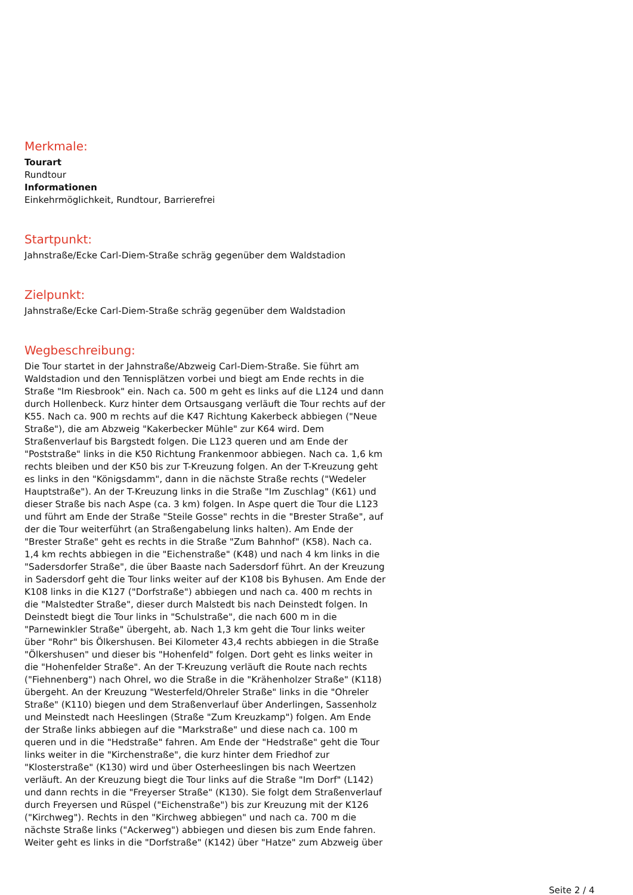Merkmale:
Tourart
Rundtour
Informationen
Einkehrmöglichkeit, Rundtour, Barrierefrei
Startpunkt:
Jahnstraße/Ecke Carl-Diem-Straße schräg gegenüber dem Waldstadion
Zielpunkt:
Jahnstraße/Ecke Carl-Diem-Straße schräg gegenüber dem Waldstadion
Wegbeschreibung:
Die Tour startet in der Jahnstraße/Abzweig Carl-Diem-Straße. Sie führt am Waldstadion und den Tennisplätzen vorbei und biegt am Ende rechts in die Straße "Im Riesbrook" ein. Nach ca. 500 m geht es links auf die L124 und dann durch Hollenbeck. Kurz hinter dem Ortsausgang verläuft die Tour rechts auf der K55. Nach ca. 900 m rechts auf die K47 Richtung Kakerbeck abbiegen ("Neue Straße"), die am Abzweig "Kakerbecker Mühle" zur K64 wird. Dem Straßenverlauf bis Bargstedt folgen. Die L123 queren und am Ende der "Poststraße" links in die K50 Richtung Frankenmoor abbiegen. Nach ca. 1,6 km rechts bleiben und der K50 bis zur T-Kreuzung folgen. An der T-Kreuzung geht es links in den "Königsdamm", dann in die nächste Straße rechts ("Wedeler Hauptstraße"). An der T-Kreuzung links in die Straße "Im Zuschlag" (K61) und dieser Straße bis nach Aspe (ca. 3 km) folgen. In Aspe quert die Tour die L123 und führt am Ende der Straße "Steile Gosse" rechts in die "Brester Straße", auf der die Tour weiterführt (an Straßengabelung links halten). Am Ende der "Brester Straße" geht es rechts in die Straße "Zum Bahnhof" (K58). Nach ca. 1,4 km rechts abbiegen in die "Eichenstraße" (K48) und nach 4 km links in die "Sadersdorfer Straße", die über Baaste nach Sadersdorf führt. An der Kreuzung in Sadersdorf geht die Tour links weiter auf der K108 bis Byhusen. Am Ende der K108 links in die K127 ("Dorfstraße") abbiegen und nach ca. 400 m rechts in die "Malstedter Straße", dieser durch Malstedt bis nach Deinstedt folgen. In Deinstedt biegt die Tour links in "Schulstraße", die nach 600 m in die "Parnewinkler Straße" übergeht, ab. Nach 1,3 km geht die Tour links weiter über "Rohr" bis Ölkershusen. Bei Kilometer 43,4 rechts abbiegen in die Straße "Ölkershusen" und dieser bis "Hohenfeld" folgen. Dort geht es links weiter in die "Hohenfelder Straße". An der T-Kreuzung verläuft die Route nach rechts ("Fiehnenberg") nach Ohrel, wo die Straße in die "Krähenholzer Straße" (K118) übergeht. An der Kreuzung "Westerfeld/Ohreler Straße" links in die "Ohreler Straße" (K110) biegen und dem Straßenverlauf über Anderlingen, Sassenholz und Meinstedt nach Heeslingen (Straße "Zum Kreuzkamp") folgen. Am Ende der Straße links abbiegen auf die "Markstraße" und diese nach ca. 100 m queren und in die "Hedstraße" fahren. Am Ende der "Hedstraße" geht die Tour links weiter in die "Kirchenstraße", die kurz hinter dem Friedhof zur "Klosterstraße" (K130) wird und über Osterheeslingen bis nach Weertzen verläuft. An der Kreuzung biegt die Tour links auf die Straße "Im Dorf" (L142) und dann rechts in die "Freyerser Straße" (K130). Sie folgt dem Straßenverlauf durch Freyersen und Rüspel ("Eichenstraße") bis zur Kreuzung mit der K126 ("Kirchweg"). Rechts in den "Kirchweg abbiegen" und nach ca. 700 m die nächste Straße links ("Ackerweg") abbiegen und diesen bis zum Ende fahren. Weiter geht es links in die "Dorfstraße" (K142) über "Hatze" zum Abzweig über
Seite 2 / 4